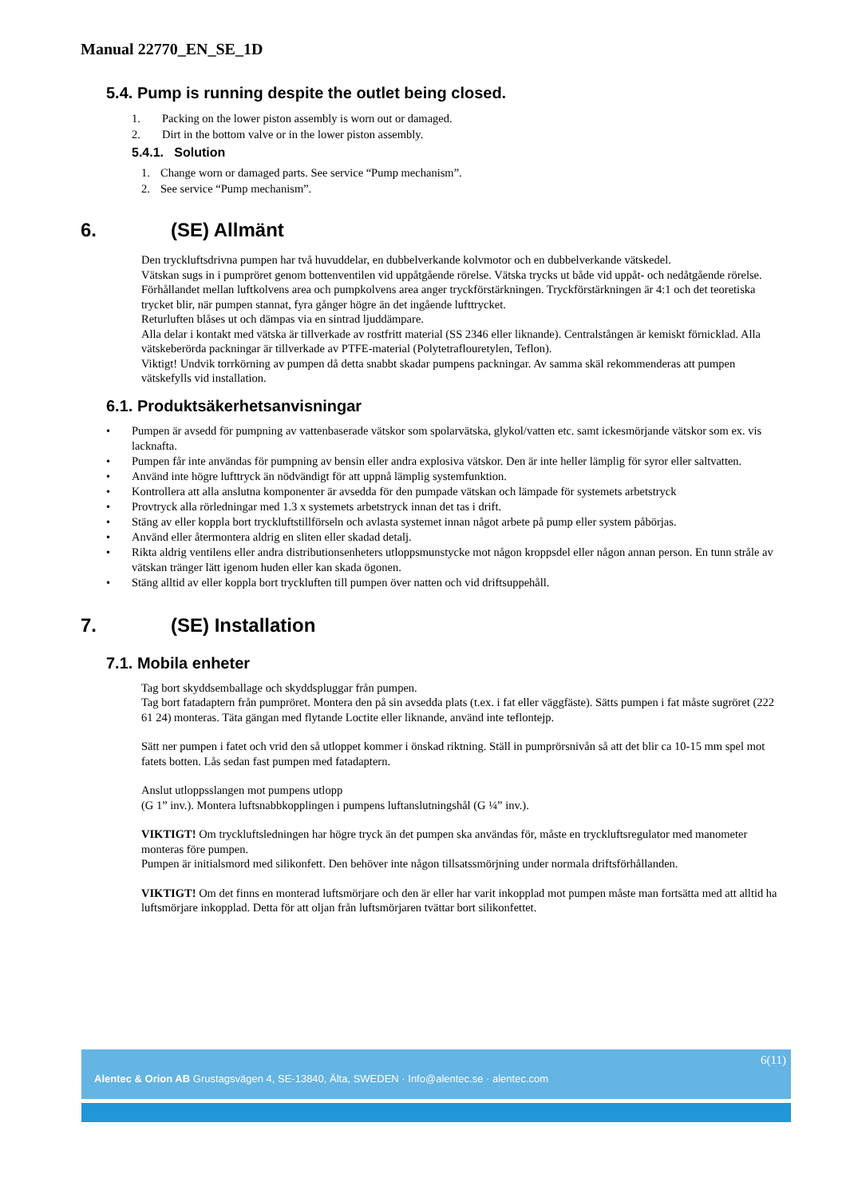Manual 22770_EN_SE_1D
5.4. Pump is running despite the outlet being closed.
1. Packing on the lower piston assembly is worn out or damaged.
2. Dirt in the bottom valve or in the lower piston assembly.
5.4.1. Solution
1. Change worn or damaged parts. See service “Pump mechanism”.
2. See service “Pump mechanism”.
6. (SE) Allmänt
Den tryckluftsdrivna pumpen har två huvuddelar, en dubbelverkande kolvmotor och en dubbelverkande vätskedel.
Vätskan sugs in i pumpröret genom bottenventilen vid uppåtgående rörelse. Vätska trycks ut både vid uppåt- och nedåtgående rörelse.
Förhållandet mellan luftkolvens area och pumpkolvens area anger tryckförstärkningen. Tryckförstärkningen är 4:1 och det teoretiska trycket blir, när pumpen stannat, fyra gånger högre än det ingående lufttrycket.
Returluften blåses ut och dämpas via en sintrad ljuddämpare.
Alla delar i kontakt med vätska är tillverkade av rostfritt material (SS 2346 eller liknande). Centralstången är kemiskt förnicklad. Alla vätskeberörda packningar är tillverkade av PTFE-material (Polytetraflouretylen, Teflon).
Viktigt! Undvik torrkörning av pumpen då detta snabbt skadar pumpens packningar. Av samma skäl rekommenderas att pumpen vätskefylls vid installation.
6.1. Produktsäkerhetsanvisningar
• Pumpen är avsedd för pumpning av vattenbaserade vätskor som spolarvätska, glykol/vatten etc. samt ickesmörjande vätskor som ex. vis lacknafta.
• Pumpen får inte användas för pumpning av bensin eller andra explosiva vätskor. Den är inte heller lämplig för syror eller saltvatten.
• Använd inte högre lufttryck än nödvändigt för att uppnå lämplig systemfunktion.
• Kontrollera att alla anslutna komponenter är avsedda för den pumpade vätskan och lämpade för systemets arbetstryck
• Provtryck alla rörledningar med 1.3 x systemets arbetstryck innan det tas i drift.
• Stäng av eller koppla bort tryckluftstillförseln och avlasta systemet innan något arbete på pump eller system påbörjas.
• Använd eller återmontera aldrig en sliten eller skadad detalj.
• Rikta aldrig ventilens eller andra distributionsenheters utloppsmunstycke mot någon kroppsdel eller någon annan person. En tunn stråle av vätskan tränger lätt igenom huden eller kan skada ögonen.
• Stäng alltid av eller koppla bort tryckluften till pumpen över natten och vid driftsuppehåll.
7. (SE) Installation
7.1. Mobila enheter
Tag bort skyddsemballage och skyddspluggar från pumpen.
Tag bort fatadaptern från pumpröret. Montera den på sin avsedda plats (t.ex. i fat eller väggfäste). Sätts pumpen i fat måste sugröret (222 61 24) monteras. Täta gängan med flytande Loctite eller liknande, använd inte teflontejp.
Sätt ner pumpen i fatet och vrid den så utloppet kommer i önskad riktning. Ställ in pumprörsnivån så att det blir ca 10-15 mm spel mot fatets botten. Lås sedan fast pumpen med fatadaptern.
Anslut utloppsslangen mot pumpens utlopp
(G 1” inv.). Montera luftsnabbkopplingen i pumpens luftanslutningshål (G ¼” inv.).
VIKTIGT! Om tryckluftsledningen har högre tryck än det pumpen ska användas för, måste en tryckluftsregulator med manometer monteras före pumpen.
Pumpen är initialsmord med silikonfett. Den behöver inte någon tillsatssmörjning under normala driftsförhållanden.
VIKTIGT! Om det finns en monterad luftsmörjare och den är eller har varit inkopplad mot pumpen måste man fortsätta med att alltid ha luftsmörjare inkopplad. Detta för att oljan från luftsmörjaren tvättar bort silikonfettet.
6(11)
Alentec & Orion AB Grustagsvägen 4, SE-13840, Älta, SWEDEN · Info@alentec.se · alentec.com